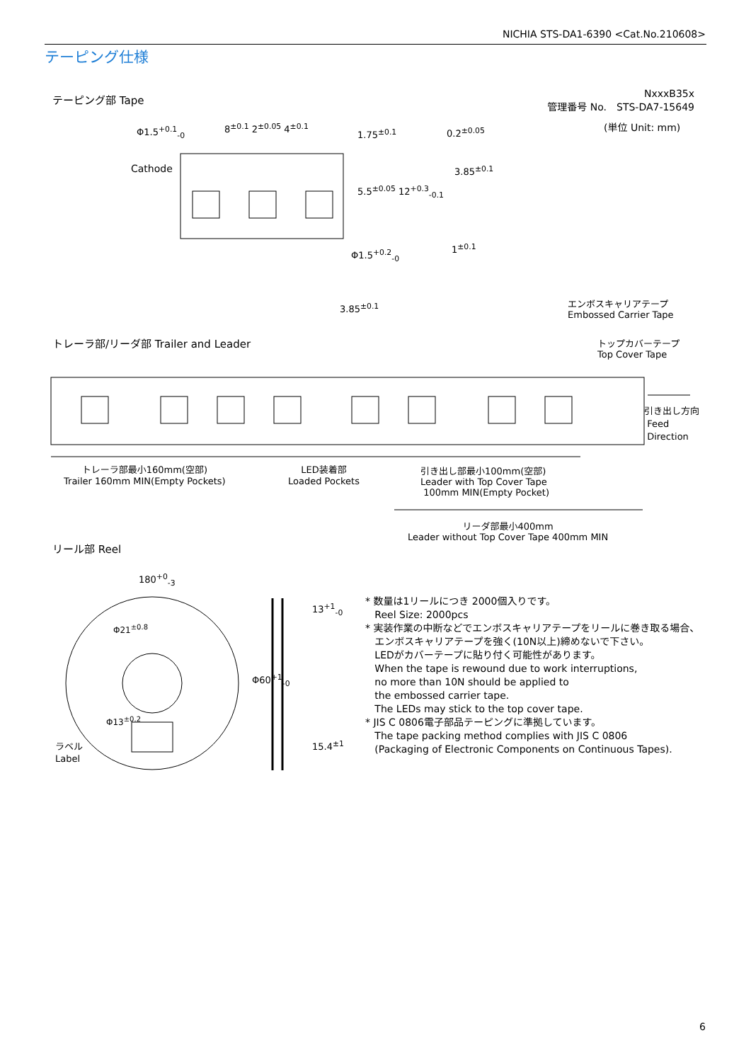NICHIA STS-DA1-6390 <Cat.No.210608>
テーピング仕様
テーピング部 Tape
NxxxB35x
管理番号 No.　STS-DA7-15649
(単位 Unit: mm)
Φ1.5<sup>+0.1</sup><sub>-0</sub> 8<sup>±0.1</sup> 2<sup>±0.05</sup> 4<sup>±0.1</sup>
Cathode
1.75<sup>±0.1</sup>
5.5<sup>±0.05</sup> 12<sup>+0.3</sup><sub>-0.1</sub>
0.2<sup>±0.05</sup>
3.85<sup>±0.1</sup>
1<sup>±0.1</sup>
Φ1.5<sup>+0.2</sup><sub>-0</sub>
3.85<sup>±0.1</sup>
エンボスキャリアテープ
Embossed Carrier Tape
トレーラ部/リーダ部 Trailer and Leader
トップカバーテープ
Top Cover Tape
引き出し方向
Feed
Direction
トレーラ部最小160mm(空部)
Trailer 160mm MIN(Empty Pockets)
LED装着部
Loaded Pockets
引き出し部最小100mm(空部)
Leader with Top Cover Tape
100mm MIN(Empty Pocket)
リーダ部最小400mm
Leader without Top Cover Tape 400mm MIN
リール部 Reel
180<sup>+0</sup><sub>-3</sub>
Φ21<sup>±0.8</sup>
Φ13<sup>±0.2</sup>
ラベル
Label
13<sup>+1</sup><sub>-0</sub>
Φ60<sup>+1</sup><sub>-0</sub>
15.4<sup>±1</sup>
* 数量は1リールにつき 2000個入りです。
Reel Size: 2000pcs
* 実装作業の中断などでエンボスキャリアテープをリールに巻き取る場合、
エンボスキャリアテープを強く(10N以上)締めないで下さい。
LEDがカバーテープに貼り付く可能性があります。
When the tape is rewound due to work interruptions,
no more than 10N should be applied to
the embossed carrier tape.
The LEDs may stick to the top cover tape.
* JIS C 0806電子部品テーピングに準拠しています。
The tape packing method complies with JIS C 0806
(Packaging of Electronic Components on Continuous Tapes).
6